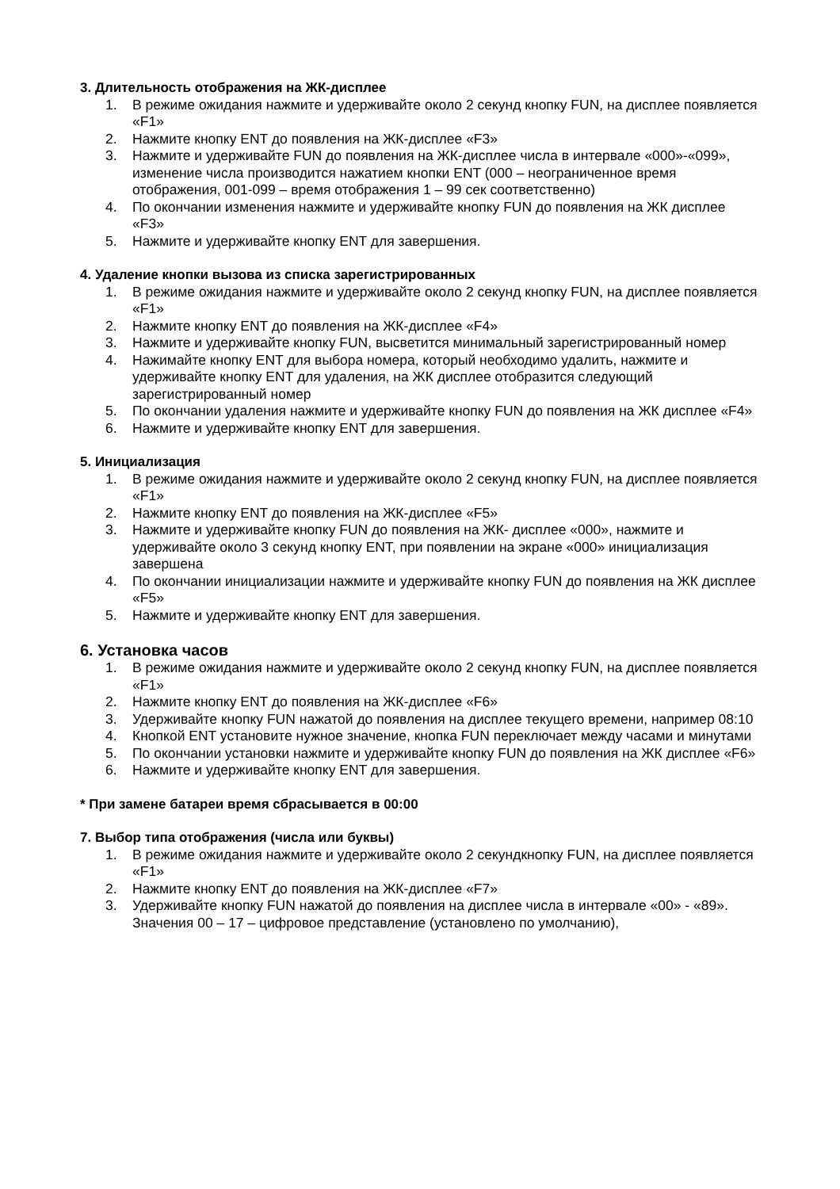3. Длительность отображения на ЖК-дисплее
1. В режиме ожидания нажмите и удерживайте около 2 секунд кнопку FUN, на дисплее появляется «F1»
2. Нажмите кнопку ENT до появления на ЖК-дисплее «F3»
3. Нажмите и удерживайте FUN до появления на ЖК-дисплее числа в интервале «000»-«099», изменение числа производится нажатием кнопки ENT (000 – неограниченное время отображения, 001-099 – время отображения 1 – 99 сек соответственно)
4. По окончании изменения нажмите и удерживайте кнопку FUN до появления на ЖК дисплее «F3»
5. Нажмите и удерживайте кнопку ENT для завершения.
4. Удаление кнопки вызова из списка зарегистрированных
1. В режиме ожидания нажмите и удерживайте около 2 секунд кнопку FUN, на дисплее появляется «F1»
2. Нажмите кнопку ENT до появления на ЖК-дисплее «F4»
3. Нажмите и удерживайте кнопку FUN, высветится минимальный зарегистрированный номер
4. Нажимайте кнопку ENT для выбора номера, который необходимо удалить, нажмите и удерживайте кнопку ENT для удаления, на ЖК дисплее отобразится следующий зарегистрированный номер
5. По окончании удаления нажмите и удерживайте кнопку FUN до появления на ЖК дисплее «F4»
6. Нажмите и удерживайте кнопку ENT для завершения.
5. Инициализация
1. В режиме ожидания нажмите и удерживайте около 2 секунд кнопку FUN, на дисплее появляется «F1»
2. Нажмите кнопку ENT до появления на ЖК-дисплее «F5»
3. Нажмите и удерживайте кнопку FUN до появления на ЖК- дисплее «000», нажмите и удерживайте около 3 секунд кнопку ENT, при появлении на экране «000» инициализация завершена
4. По окончании инициализации нажмите и удерживайте кнопку FUN до появления на ЖК дисплее «F5»
5. Нажмите и удерживайте кнопку ENT для завершения.
6. Установка часов
1. В режиме ожидания нажмите и удерживайте около 2 секунд кнопку FUN, на дисплее появляется «F1»
2. Нажмите кнопку ENT до появления на ЖК-дисплее «F6»
3. Удерживайте кнопку FUN нажатой до появления на дисплее текущего времени, например 08:10
4. Кнопкой ENT установите нужное значение, кнопка FUN переключает между часами и минутами
5. По окончании установки нажмите и удерживайте кнопку FUN до появления на ЖК дисплее «F6»
6. Нажмите и удерживайте кнопку ENT для завершения.
* При замене батареи время сбрасывается в 00:00
7. Выбор типа отображения (числа или буквы)
1. В режиме ожидания нажмите и удерживайте около 2 секундкнопку FUN, на дисплее появляется «F1»
2. Нажмите кнопку ENT до появления на ЖК-дисплее «F7»
3. Удерживайте кнопку FUN нажатой до появления на дисплее числа в интервале «00» - «89». Значения 00 – 17 – цифровое представление (установлено по умолчанию),